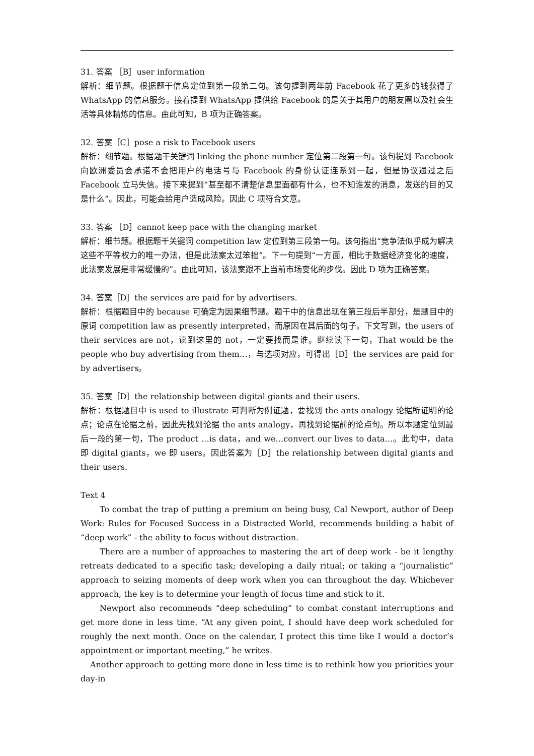31. 答案 ［B］user information
解析：细节题。根据题干信息定位到第一段第二句。该句提到两年前 Facebook 花了更多的钱获得了 WhatsApp 的信息服务。接着提到 WhatsApp 提供给 Facebook 的是关于其用户的朋友圈以及社会生活等具体精炼的信息。由此可知，B 项为正确答案。
32. 答案［C］pose a risk to Facebook users
解析：细节题。根据题干关键词 linking the phone number 定位第二段第一句。该句提到 Facebook 向欧洲委员会承诺不会把用户的电话号与 Facebook 的身份认证连系到一起，但是协议通过之后 Facebook 立马失信。接下来提到“甚至都不清楚信息里面都有什么，也不知谁发的消息，发送的目的又是什么”。因此，可能会给用户造成风险。因此 C 项符合文意。
33. 答案 ［D］cannot keep pace with the changing market
解析：细节题。根据题干关键词 competition law 定位到第三段第一句。该句指出“竞争法似乎成为解决这些不平等权力的唯一办法，但是此法案太过笨拙”。下一句提到“一方面，相比于数据经济变化的速度，此法案发展是非常缓慢的”。由此可知，该法案跟不上当前市场变化的步伐。因此 D 项为正确答案。
34. 答案［D］the services are paid for by advertisers.
解析：根据题目中的 because 可确定为因果细节题。题干中的信息出现在第三段后半部分，是题目中的原词 competition law as presently interpreted，而原因在其后面的句子。下文写到，the users of their services are not，读到这里的 not，一定要找而是谁。继续读下一句，That would be the people who buy advertising from them…，与选项对应，可得出［D］the services are paid for by advertisers。
35. 答案［D］the relationship between digital giants and their users.
解析：根据题目中 is used to illustrate 可判断为例证题，要找到 the ants analogy 论据所证明的论点；论点在论据之前，因此先找到论据 the ants analogy，再找到论据前的论点句。所以本题定位到最后一段的第一句，The product …is data，and we…convert our lives to data…。此句中，data 即 digital giants，we 即 users。因此答案为［D］the relationship between digital giants and their users.
Text 4
To combat the trap of putting a premium on being busy, Cal Newport, author of Deep Work: Rules for Focused Success in a Distracted World, recommends building a habit of “deep work” - the ability to focus without distraction.
There are a number of approaches to mastering the art of deep work - be it lengthy retreats dedicated to a specific task; developing a daily ritual; or taking a “journalistic” approach to seizing moments of deep work when you can throughout the day. Whichever approach, the key is to determine your length of focus time and stick to it.
Newport also recommends “deep scheduling” to combat constant interruptions and get more done in less time. “At any given point, I should have deep work scheduled for roughly the next month. Once on the calendar, I protect this time like I would a doctor’s appointment or important meeting,” he writes.
Another approach to getting more done in less time is to rethink how you priorities your day-in